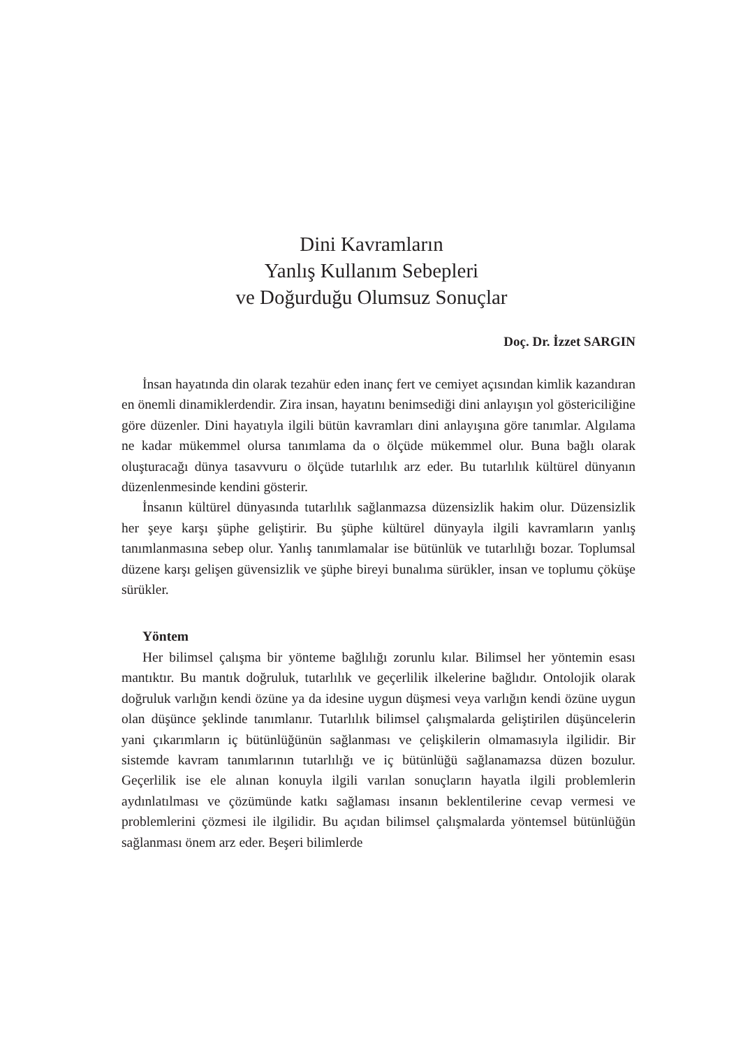Dini Kavramların
Yanlış Kullanım Sebepleri
ve Doğurduğu Olumsuz Sonuçlar
Doç. Dr. İzzet SARGIN
İnsan hayatında din olarak tezahür eden inanç fert ve cemiyet açısından kimlik kazandıran en önemli dinamiklerdendir. Zira insan, hayatını benimsediği dini anlayışın yol göstericiliğine göre düzenler. Dini hayatıyla ilgili bütün kavramları dini anlayışına göre tanımlar. Algılama ne kadar mükemmel olursa tanımlama da o ölçüde mükemmel olur. Buna bağlı olarak oluşturacağı dünya tasavvuru o ölçüde tutarlılık arz eder. Bu tutarlılık kültürel dünyanın düzenlenmesinde kendini gösterir.
İnsanın kültürel dünyasında tutarlılık sağlanmazsa düzensizlik hakim olur. Düzensizlik her şeye karşı şüphe geliştirir. Bu şüphe kültürel dünyayla ilgili kavramların yanlış tanımlanmasına sebep olur. Yanlış tanımlamalar ise bütünlük ve tutarlılığı bozar. Toplumsal düzene karşı gelişen güvensizlik ve şüphe bireyi bunalıma sürükler, insan ve toplumu çöküşe sürükler.
Yöntem
Her bilimsel çalışma bir yönteme bağlılığı zorunlu kılar. Bilimsel her yöntemin esası mantıktır. Bu mantık doğruluk, tutarlılık ve geçerlilik ilkelerine bağlıdır. Ontolojik olarak doğruluk varlığın kendi özüne ya da idesine uygun düşmesi veya varlığın kendi özüne uygun olan düşünce şeklinde tanımlanır. Tutarlılık bilimsel çalışmalarda geliştirilen düşüncelerin yani çıkarımların iç bütünlüğünün sağlanması ve çelişkilerin olmamasıyla ilgilidir. Bir sistemde kavram tanımlarının tutarlılığı ve iç bütünlüğü sağlanamazsa düzen bozulur. Geçerlilik ise ele alınan konuyla ilgili varılan sonuçların hayatla ilgili problemlerin aydınlatılması ve çözümünde katkı sağlaması insanın beklentilerine cevap vermesi ve problemlerini çözmesi ile ilgilidir. Bu açıdan bilimsel çalışmalarda yöntemsel bütünlüğün sağlanması önem arz eder. Beşeri bilimlerde